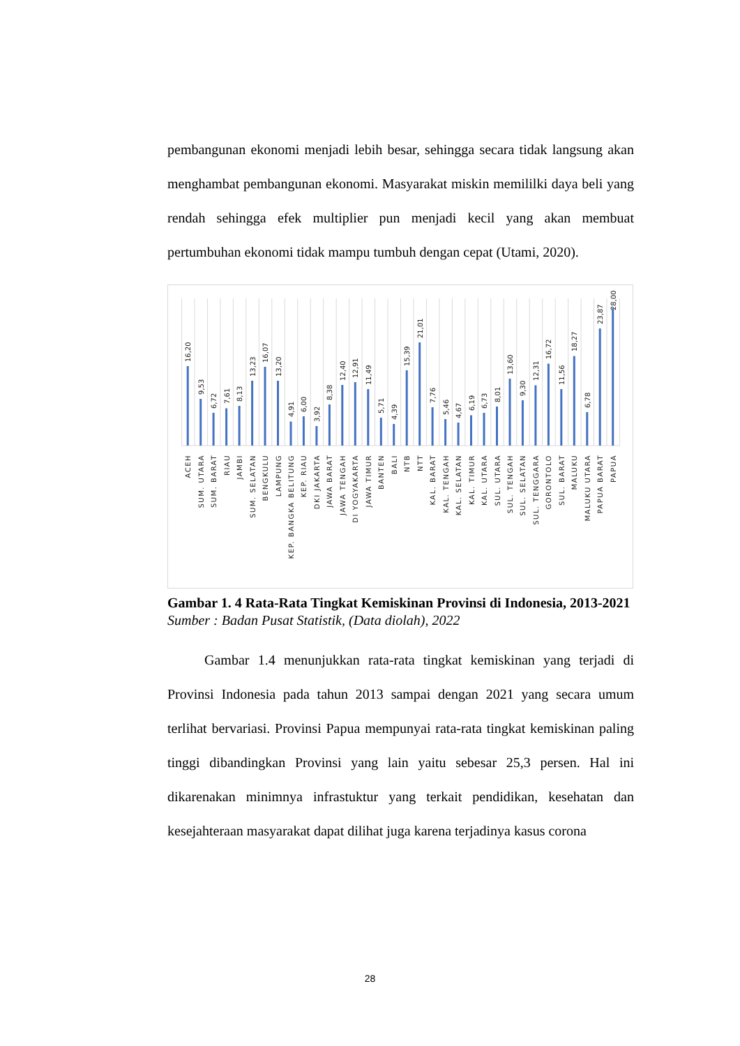pembangunan ekonomi menjadi lebih besar, sehingga secara tidak langsung akan menghambat pembangunan ekonomi. Masyarakat miskin memililki daya beli yang rendah sehingga efek multiplier pun menjadi kecil yang akan membuat pertumbuhan ekonomi tidak mampu tumbuh dengan cepat (Utami, 2020).
16,20
9,53
6,72
7,61
8,13
13,23
16,07
13,20
4,91
6,00
3,92
8,38
12,40
12,91
11,49
5,71
4,39
15,39
21,01
7,76
5,46
4,67
6,19
6,73
8,01
13,60
9,30
12,31
16,72
11,56
18,27
6,78
23,87
28,00
ACEH
SUM. UTARA
SUM. BARAT
RIAU
JAMBI
SUM. SELATAN
BENGKULU
LAMPUNG
KEP. BANGKA BELITUNG
KEP. RIAU
DKI JAKARTA
JAWA BARAT
JAWA TENGAH
DI YOGYAKARTA
JAWA TIMUR
BANTEN
BALI
NTB
NTT
KAL. BARAT
KAL. TENGAH
KAL. SELATAN
KAL. TIMUR
KAL. UTARA
SUL. UTARA
SUL. TENGAH
SUL. SELATAN
SUL. TENGGARA
GORONTOLO
SUL. BARAT
MALUKU
MALUKU UTARA
PAPUA BARAT
PAPUA
Gambar 1. 4 Rata-Rata Tingkat Kemiskinan Provinsi di Indonesia, 2013-2021
Sumber : Badan Pusat Statistik, (Data diolah), 2022
Gambar 1.4 menunjukkan rata-rata tingkat kemiskinan yang terjadi di Provinsi Indonesia pada tahun 2013 sampai dengan 2021 yang secara umum terlihat bervariasi. Provinsi Papua mempunyai rata-rata tingkat kemiskinan paling tinggi dibandingkan Provinsi yang lain yaitu sebesar 25,3 persen. Hal ini dikarenakan minimnya infrastuktur yang terkait pendidikan, kesehatan dan kesejahteraan masyarakat dapat dilihat juga karena terjadinya kasus corona
28